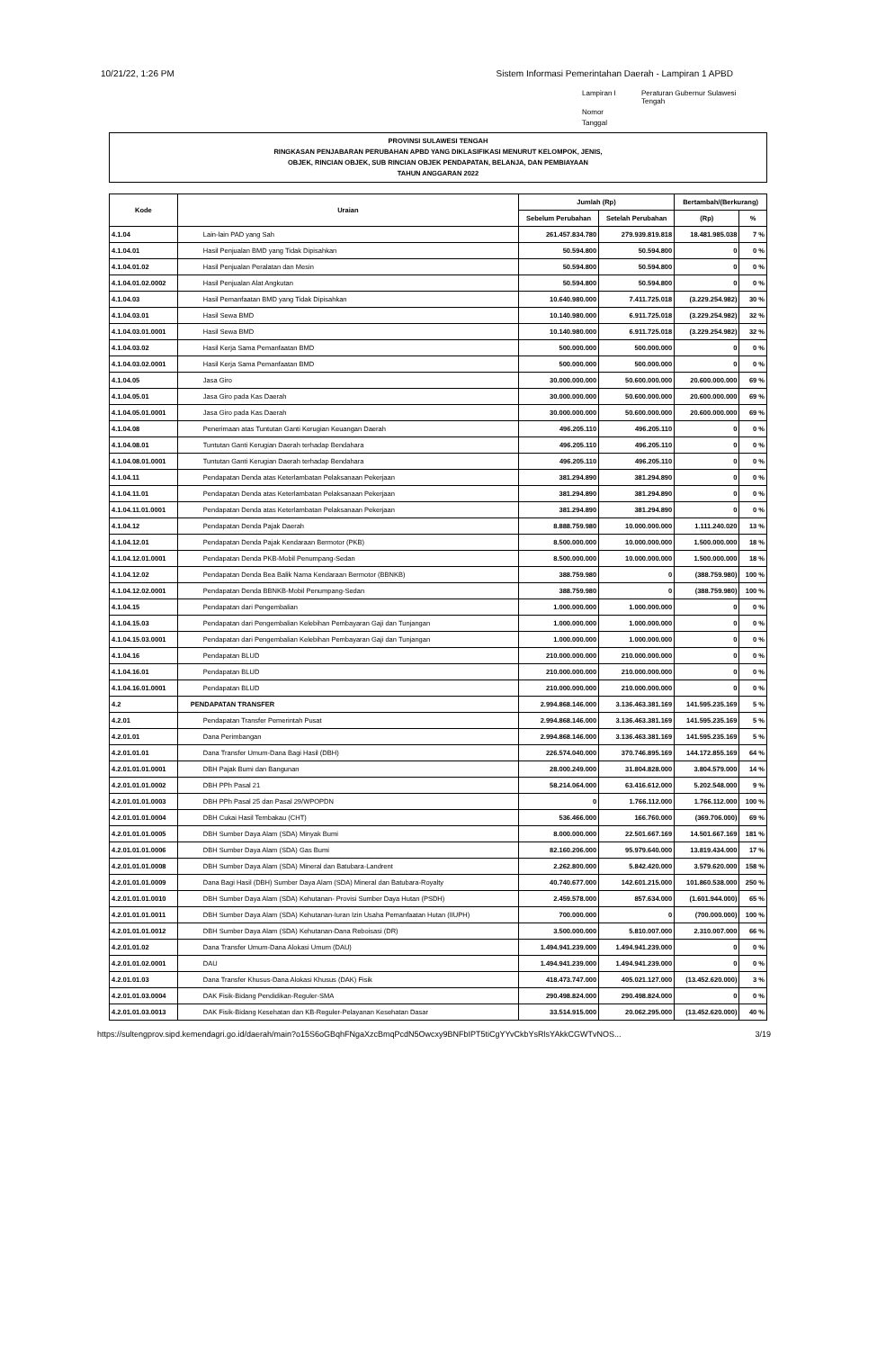10/21/22, 1:26 PM Sistem Informasi Pemerintahan Daerah - Lampiran 1 APBD
Lampiran I Peraturan Gubernur Sulawesi Tengah Nomor Tanggal
PROVINSI SULAWESI TENGAH
RINGKASAN PENJABARAN PERUBAHAN APBD YANG DIKLASIFIKASI MENURUT KELOMPOK, JENIS,
OBJEK, RINCIAN OBJEK, SUB RINCIAN OBJEK PENDAPATAN, BELANJA, DAN PEMBIAYAAN
TAHUN ANGGARAN 2022
| Kode | Uraian | Jumlah (Rp) | | Bertambah/(Berkurang) | |
| --- | --- | --- | --- | --- | --- |
| | | Sebelum Perubahan | Setelah Perubahan | (Rp) | % |
| 4.1.04 | Lain-lain PAD yang Sah | 261.457.834.780 | 279.939.819.818 | 18.481.985.038 | 7 % |
| 4.1.04.01 | Hasil Penjualan BMD yang Tidak Dipisahkan | 50.594.800 | 50.594.800 | 0 | 0 % |
| 4.1.04.01.02 | Hasil Penjualan Peralatan dan Mesin | 50.594.800 | 50.594.800 | 0 | 0 % |
| 4.1.04.01.02.0002 | Hasil Penjualan Alat Angkutan | 50.594.800 | 50.594.800 | 0 | 0 % |
| 4.1.04.03 | Hasil Pemanfaatan BMD yang Tidak Dipisahkan | 10.640.980.000 | 7.411.725.018 | (3.229.254.982) | 30 % |
| 4.1.04.03.01 | Hasil Sewa BMD | 10.140.980.000 | 6.911.725.018 | (3.229.254.982) | 32 % |
| 4.1.04.03.01.0001 | Hasil Sewa BMD | 10.140.980.000 | 6.911.725.018 | (3.229.254.982) | 32 % |
| 4.1.04.03.02 | Hasil Kerja Sama Pemanfaatan BMD | 500.000.000 | 500.000.000 | 0 | 0 % |
| 4.1.04.03.02.0001 | Hasil Kerja Sama Pemanfaatan BMD | 500.000.000 | 500.000.000 | 0 | 0 % |
| 4.1.04.05 | Jasa Giro | 30.000.000.000 | 50.600.000.000 | 20.600.000.000 | 69 % |
| 4.1.04.05.01 | Jasa Giro pada Kas Daerah | 30.000.000.000 | 50.600.000.000 | 20.600.000.000 | 69 % |
| 4.1.04.05.01.0001 | Jasa Giro pada Kas Daerah | 30.000.000.000 | 50.600.000.000 | 20.600.000.000 | 69 % |
| 4.1.04.08 | Penerimaan atas Tuntutan Ganti Kerugian Keuangan Daerah | 496.205.110 | 496.205.110 | 0 | 0 % |
| 4.1.04.08.01 | Tuntutan Ganti Kerugian Daerah terhadap Bendahara | 496.205.110 | 496.205.110 | 0 | 0 % |
| 4.1.04.08.01.0001 | Tuntutan Ganti Kerugian Daerah terhadap Bendahara | 496.205.110 | 496.205.110 | 0 | 0 % |
| 4.1.04.11 | Pendapatan Denda atas Keterlambatan Pelaksanaan Pekerjaan | 381.294.890 | 381.294.890 | 0 | 0 % |
| 4.1.04.11.01 | Pendapatan Denda atas Keterlambatan Pelaksanaan Pekerjaan | 381.294.890 | 381.294.890 | 0 | 0 % |
| 4.1.04.11.01.0001 | Pendapatan Denda atas Keterlambatan Pelaksanaan Pekerjaan | 381.294.890 | 381.294.890 | 0 | 0 % |
| 4.1.04.12 | Pendapatan Denda Pajak Daerah | 8.888.759.980 | 10.000.000.000 | 1.111.240.020 | 13 % |
| 4.1.04.12.01 | Pendapatan Denda Pajak Kendaraan Bermotor (PKB) | 8.500.000.000 | 10.000.000.000 | 1.500.000.000 | 18 % |
| 4.1.04.12.01.0001 | Pendapatan Denda PKB-Mobil Penumpang-Sedan | 8.500.000.000 | 10.000.000.000 | 1.500.000.000 | 18 % |
| 4.1.04.12.02 | Pendapatan Denda Bea Balik Nama Kendaraan Bermotor (BBNKB) | 388.759.980 | 0 | (388.759.980) | 100 % |
| 4.1.04.12.02.0001 | Pendapatan Denda BBNKB-Mobil Penumpang-Sedan | 388.759.980 | 0 | (388.759.980) | 100 % |
| 4.1.04.15 | Pendapatan dari Pengembalian | 1.000.000.000 | 1.000.000.000 | 0 | 0 % |
| 4.1.04.15.03 | Pendapatan dari Pengembalian Kelebihan Pembayaran Gaji dan Tunjangan | 1.000.000.000 | 1.000.000.000 | 0 | 0 % |
| 4.1.04.15.03.0001 | Pendapatan dari Pengembalian Kelebihan Pembayaran Gaji dan Tunjangan | 1.000.000.000 | 1.000.000.000 | 0 | 0 % |
| 4.1.04.16 | Pendapatan BLUD | 210.000.000.000 | 210.000.000.000 | 0 | 0 % |
| 4.1.04.16.01 | Pendapatan BLUD | 210.000.000.000 | 210.000.000.000 | 0 | 0 % |
| 4.1.04.16.01.0001 | Pendapatan BLUD | 210.000.000.000 | 210.000.000.000 | 0 | 0 % |
| 4.2 | PENDAPATAN TRANSFER | 2.994.868.146.000 | 3.136.463.381.169 | 141.595.235.169 | 5 % |
| 4.2.01 | Pendapatan Transfer Pemerintah Pusat | 2.994.868.146.000 | 3.136.463.381.169 | 141.595.235.169 | 5 % |
| 4.2.01.01 | Dana Perimbangan | 2.994.868.146.000 | 3.136.463.381.169 | 141.595.235.169 | 5 % |
| 4.2.01.01.01 | Dana Transfer Umum-Dana Bagi Hasil (DBH) | 226.574.040.000 | 370.746.895.169 | 144.172.855.169 | 64 % |
| 4.2.01.01.01.0001 | DBH Pajak Bumi dan Bangunan | 28.000.249.000 | 31.804.828.000 | 3.804.579.000 | 14 % |
| 4.2.01.01.01.0002 | DBH PPh Pasal 21 | 58.214.064.000 | 63.416.612.000 | 5.202.548.000 | 9 % |
| 4.2.01.01.01.0003 | DBH PPh Pasal 25 dan Pasal 29/WPOPDN | 0 | 1.766.112.000 | 1.766.112.000 | 100 % |
| 4.2.01.01.01.0004 | DBH Cukai Hasil Tembakau (CHT) | 536.466.000 | 166.760.000 | (369.706.000) | 69 % |
| 4.2.01.01.01.0005 | DBH Sumber Daya Alam (SDA) Minyak Bumi | 8.000.000.000 | 22.501.667.169 | 14.501.667.169 | 181 % |
| 4.2.01.01.01.0006 | DBH Sumber Daya Alam (SDA) Gas Bumi | 82.160.206.000 | 95.979.640.000 | 13.819.434.000 | 17 % |
| 4.2.01.01.01.0008 | DBH Sumber Daya Alam (SDA) Mineral dan Batubara-Landrent | 2.262.800.000 | 5.842.420.000 | 3.579.620.000 | 158 % |
| 4.2.01.01.01.0009 | Dana Bagi Hasil (DBH) Sumber Daya Alam (SDA) Mineral dan Batubara-Royalty | 40.740.677.000 | 142.601.215.000 | 101.860.538.000 | 250 % |
| 4.2.01.01.01.0010 | DBH Sumber Daya Alam (SDA) Kehutanan- Provisi Sumber Daya Hutan (PSDH) | 2.459.578.000 | 857.634.000 | (1.601.944.000) | 65 % |
| 4.2.01.01.01.0011 | DBH Sumber Daya Alam (SDA) Kehutanan-Iuran Izin Usaha Pemanfaatan Hutan (IIUPH) | 700.000.000 | 0 | (700.000.000) | 100 % |
| 4.2.01.01.01.0012 | DBH Sumber Daya Alam (SDA) Kehutanan-Dana Reboisasi (DR) | 3.500.000.000 | 5.810.007.000 | 2.310.007.000 | 66 % |
| 4.2.01.01.02 | Dana Transfer Umum-Dana Alokasi Umum (DAU) | 1.494.941.239.000 | 1.494.941.239.000 | 0 | 0 % |
| 4.2.01.01.02.0001 | DAU | 1.494.941.239.000 | 1.494.941.239.000 | 0 | 0 % |
| 4.2.01.01.03 | Dana Transfer Khusus-Dana Alokasi Khusus (DAK) Fisik | 418.473.747.000 | 405.021.127.000 | (13.452.620.000) | 3 % |
| 4.2.01.01.03.0004 | DAK Fisik-Bidang Pendidikan-Reguler-SMA | 290.498.824.000 | 290.498.824.000 | 0 | 0 % |
| 4.2.01.01.03.0013 | DAK Fisik-Bidang Kesehatan dan KB-Reguler-Pelayanan Kesehatan Dasar | 33.514.915.000 | 20.062.295.000 | (13.452.620.000) | 40 % |
https://sultengprov.sipd.kemendagri.go.id/daerah/main?o15S6oGBqhFNgaXzcBmqPcdN5Owcxy9BNFbIPT5tiCgYYvCkbYsRlsYAkkCGWTvNOS... 3/19